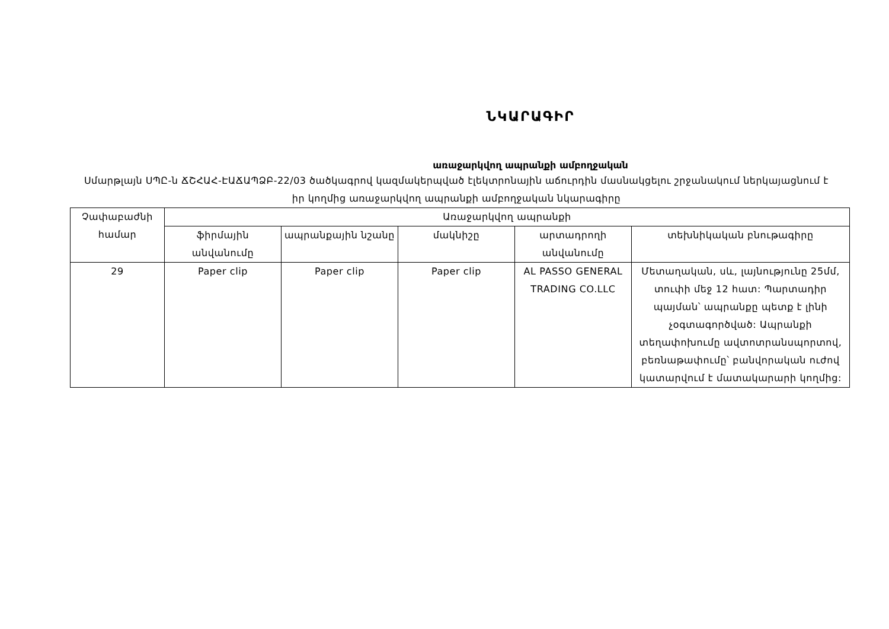ՆԿԱՐԱԳԻՐ
առաջարկվող ապրանքի ամբողջական
Սմարթլայն ՍՊԸ-ն ՃՇՀԱՀ-ԷԱՃԱՊՁԲ-22/03 ծածկագրով կազմակերպված էլեկտրոնային աճուրդին մասնակցելու շրջանակում ներկայացնում է իր կողմից առաջարկվող ապրանքի ամբողջական նկարագիրը
| Չափաբաժնի համար | Առաջարկվող ապրանքի | | | | |
| --- | --- | --- | --- | --- | --- |
| | ֆիրմային անվանումը | ապրանքային նշանը | մակնիշը | արտադրողի անվանումը | տեխնիկական բնութագիրը |
| 29 | Paper clip | Paper clip | Paper clip | AL PASSO GENERAL TRADING CO.LLC | Մետաղական, սև, լայնությունը 25մմ, տուփի մեջ 12 հատ: Պարտադիր պայման՝ ապրանքը պետք է լինի չօգտագործված: Ապրանքի տեղափոխումը ավտոտրանսպորտով, բեռնաթափումը՝ բանվորական ուժով կատարվում է մատակարարի կողմից: |